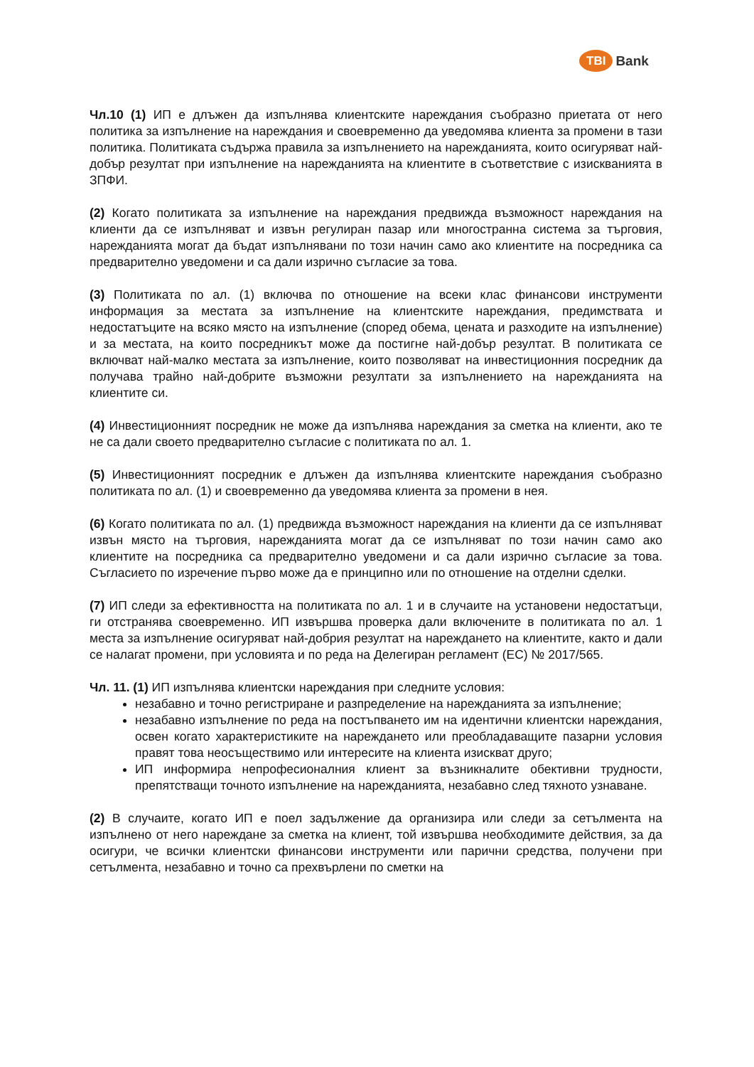TBI Bank
Чл.10 (1) ИП е длъжен да изпълнява клиентските нареждания съобразно приетата от него политика за изпълнение на нареждания и своевременно да уведомява клиента за промени в тази политика. Политиката съдържа правила за изпълнението на нарежданията, които осигуряват най-добър резултат при изпълнение на нарежданията на клиентите в съответствие с изискванията в ЗПФИ.
(2) Когато политиката за изпълнение на нареждания предвижда възможност нареждания на клиенти да се изпълняват и извън регулиран пазар или многостранна система за търговия, нарежданията могат да бъдат изпълнявани по този начин само ако клиентите на посредника са предварително уведомени и са дали изрично съгласие за това.
(3) Политиката по ал. (1) включва по отношение на всеки клас финансови инструменти информация за местата за изпълнение на клиентските нареждания, предимствата и недостатъците на всяко място на изпълнение (според обема, цената и разходите на изпълнение) и за местата, на които посредникът може да постигне най-добър резултат. В политиката се включват най-малко местата за изпълнение, които позволяват на инвестиционния посредник да получава трайно най-добрите възможни резултати за изпълнението на нарежданията на клиентите си.
(4) Инвестиционният посредник не може да изпълнява нареждания за сметка на клиенти, ако те не са дали своето предварително съгласие с политиката по ал. 1.
(5) Инвестиционният посредник е длъжен да изпълнява клиентските нареждания съобразно политиката по ал. (1) и своевременно да уведомява клиента за промени в нея.
(6) Когато политиката по ал. (1) предвижда възможност нареждания на клиенти да се изпълняват извън място на търговия, нарежданията могат да се изпълняват по този начин само ако клиентите на посредника са предварително уведомени и са дали изрично съгласие за това. Съгласието по изречение първо може да е принципно или по отношение на отделни сделки.
(7) ИП следи за ефективността на политиката по ал. 1 и в случаите на установени недостатъци, ги отстранява своевременно. ИП извършва проверка дали включените в политиката по ал. 1 места за изпълнение осигуряват най-добрия резултат на нареждането на клиентите, както и дали се налагат промени, при условията и по реда на Делегиран регламент (ЕС) № 2017/565.
Чл. 11. (1) ИП изпълнява клиентски нареждания при следните условия:
незабавно и точно регистриране и разпределение на нарежданията за изпълнение;
незабавно изпълнение по реда на постъпването им на идентични клиентски нареждания, освен когато характеристиките на нареждането или преобладаващите пазарни условия правят това неосъществимо или интересите на клиента изискват друго;
ИП информира непрофесионалния клиент за възникналите обективни трудности, препятстващи точното изпълнение на нарежданията, незабавно след тяхното узнаване.
(2) В случаите, когато ИП е поел задължение да организира или следи за сетълмента на изпълнено от него нареждане за сметка на клиент, той извършва необходимите действия, за да осигури, че всички клиентски финансови инструменти или парични средства, получени при сетълмента, незабавно и точно са прехвърлени по сметки на